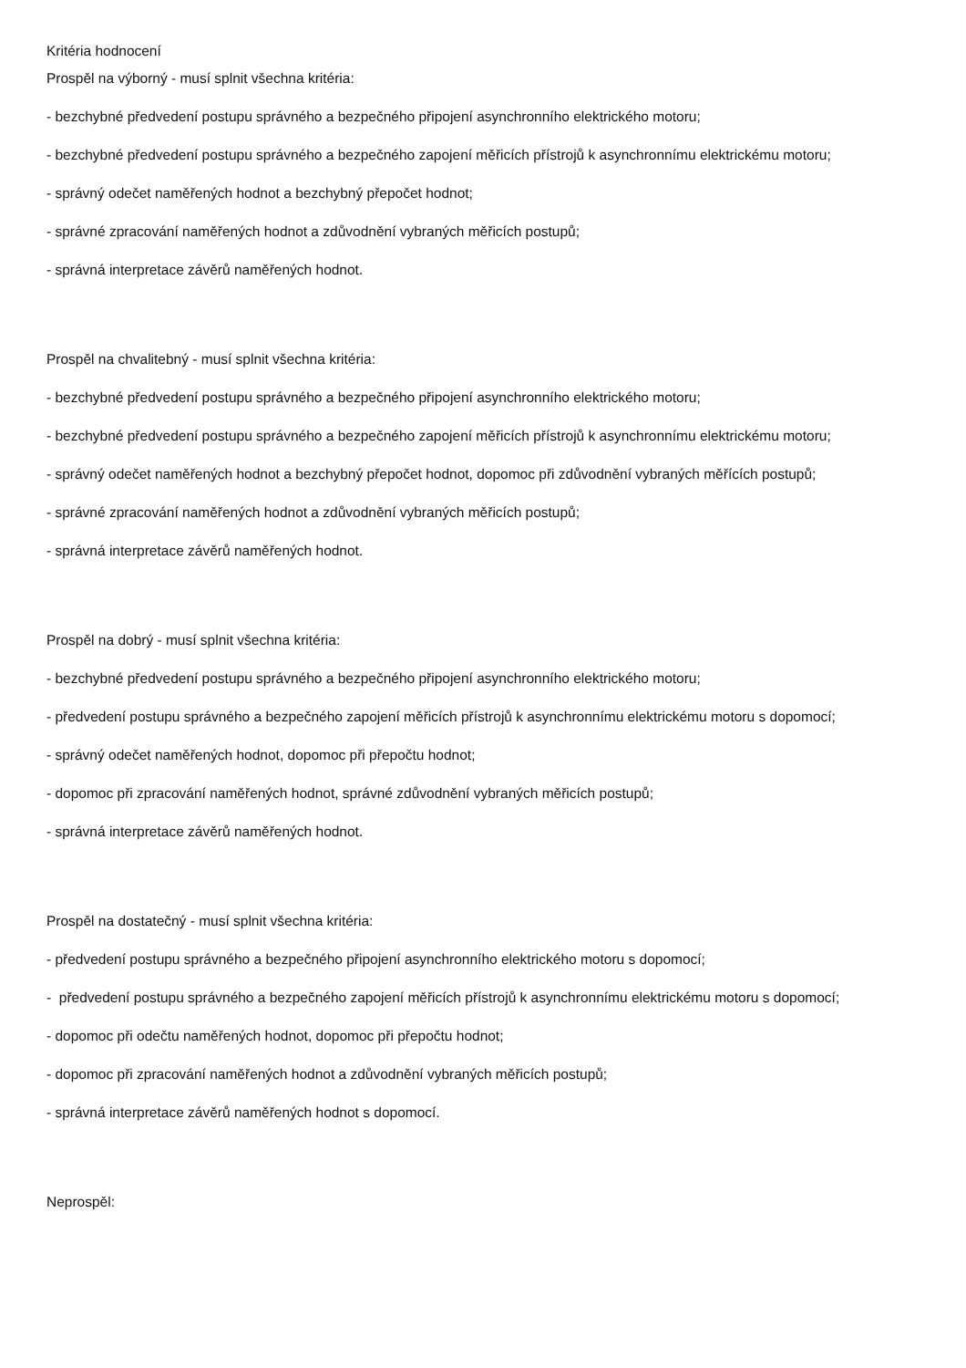Kritéria hodnocení
Prospěl na výborný - musí splnit všechna kritéria:
- bezchybné předvedení postupu správného a bezpečného připojení asynchronního elektrického motoru;
- bezchybné předvedení postupu správného a bezpečného zapojení měřicích přístrojů k asynchronnímu elektrickému motoru;
- správný odečet naměřených hodnot a bezchybný přepočet hodnot;
- správné zpracování naměřených hodnot a zdůvodnění vybraných měřicích postupů;
- správná interpretace závěrů naměřených hodnot.
Prospěl na chvalitebný - musí splnit všechna kritéria:
- bezchybné předvedení postupu správného a bezpečného připojení asynchronního elektrického motoru;
- bezchybné předvedení postupu správného a bezpečného zapojení měřicích přístrojů k asynchronnímu elektrickému motoru;
- správný odečet naměřených hodnot a bezchybný přepočet hodnot, dopomoc při zdůvodnění vybraných měřících postupů;
- správné zpracování naměřených hodnot a zdůvodnění vybraných měřicích postupů;
- správná interpretace závěrů naměřených hodnot.
Prospěl na dobrý - musí splnit všechna kritéria:
- bezchybné předvedení postupu správného a bezpečného připojení asynchronního elektrického motoru;
- předvedení postupu správného a bezpečného zapojení měřicích přístrojů k asynchronnímu elektrickému motoru s dopomocí;
- správný odečet naměřených hodnot, dopomoc při přepočtu hodnot;
- dopomoc při zpracování naměřených hodnot, správné zdůvodnění vybraných měřicích postupů;
- správná interpretace závěrů naměřených hodnot.
Prospěl na dostatečný - musí splnit všechna kritéria:
- předvedení postupu správného a bezpečného připojení asynchronního elektrického motoru s dopomocí;
- předvedení postupu správného a bezpečného zapojení měřicích přístrojů k asynchronnímu elektrickému motoru s dopomocí;
- dopomoc při odečtu naměřených hodnot, dopomoc při přepočtu hodnot;
- dopomoc při zpracování naměřených hodnot a zdůvodnění vybraných měřicích postupů;
- správná interpretace závěrů naměřených hodnot s dopomocí.
Neprospěl: